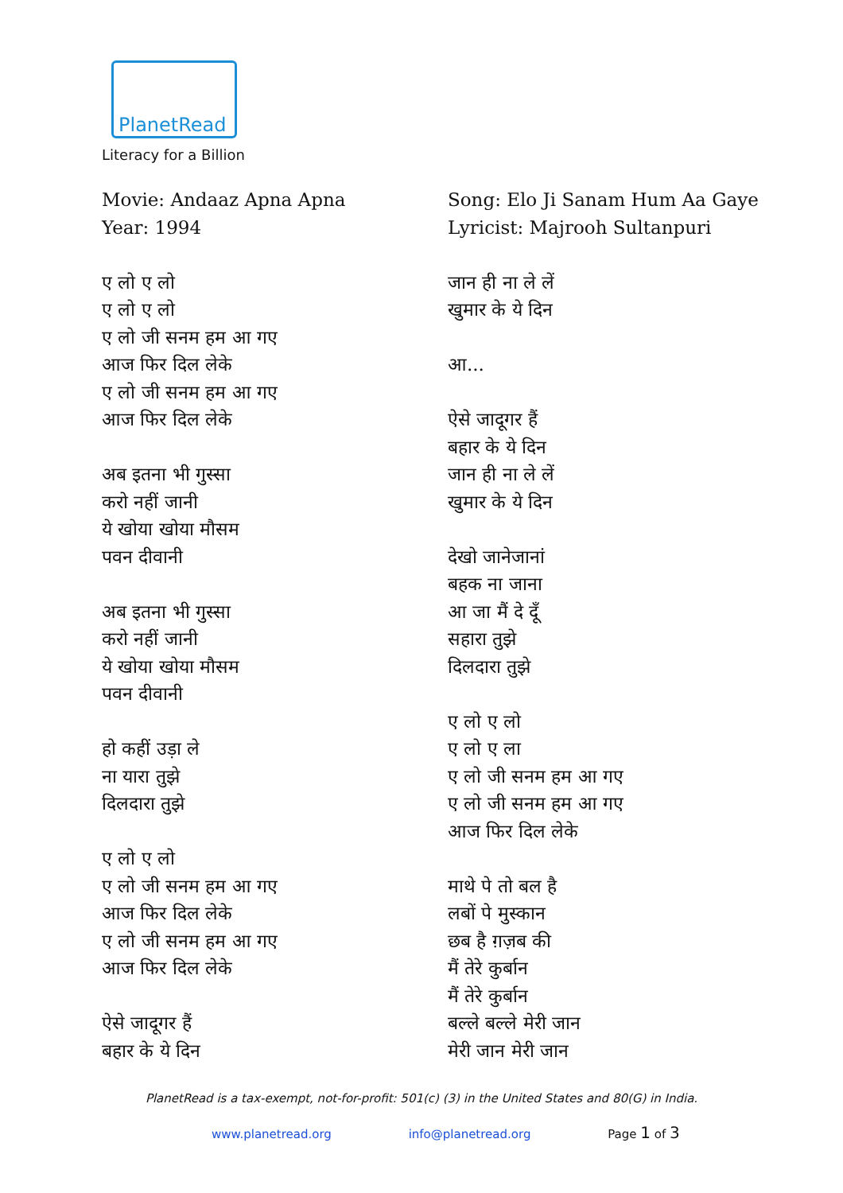PlanetRead
Literacy for a Billion
Movie: Andaaz Apna Apna
Year: 1994
ए लो ए लो
ए लो ए लो
ए लो जी सनम हम आ गए
आज फिर दिल लेके
ए लो जी सनम हम आ गए
आज फिर दिल लेके
अब इतना भी गुस्सा
करो नहीं जानी
ये खोया खोया मौसम
पवन दीवानी
अब इतना भी गुस्सा
करो नहीं जानी
ये खोया खोया मौसम
पवन दीवानी
हो कहीं उड़ा ले
ना यारा तुझे
दिलदारा तुझे
ए लो ए लो
ए लो जी सनम हम आ गए
आज फिर दिल लेके
ए लो जी सनम हम आ गए
आज फिर दिल लेके
ऐसे जादूगर हैं
बहार के ये दिन
Song: Elo Ji Sanam Hum Aa Gaye
Lyricist: Majrooh Sultanpuri
जान ही ना ले लें
खुमार के ये दिन
आ...
ऐसे जादूगर हैं
बहार के ये दिन
जान ही ना ले लें
खुमार के ये दिन
देखो जानेजानां
बहक ना जाना
आ जा मैं दे दूँ
सहारा तुझे
दिलदारा तुझे
ए लो ए लो
ए लो ए ला
ए लो जी सनम हम आ गए
ए लो जी सनम हम आ गए
आज फिर दिल लेके
माथे पे तो बल है
लबों पे मुस्कान
छब है ग़ज़ब की
मैं तेरे कुर्बान
मैं तेरे कुर्बान
बल्ले बल्ले मेरी जान
मेरी जान मेरी जान
PlanetRead is a tax-exempt, not-for-profit: 501(c) (3) in the United States and 80(G) in India.
www.planetread.org info@planetread.org Page 1 of 3